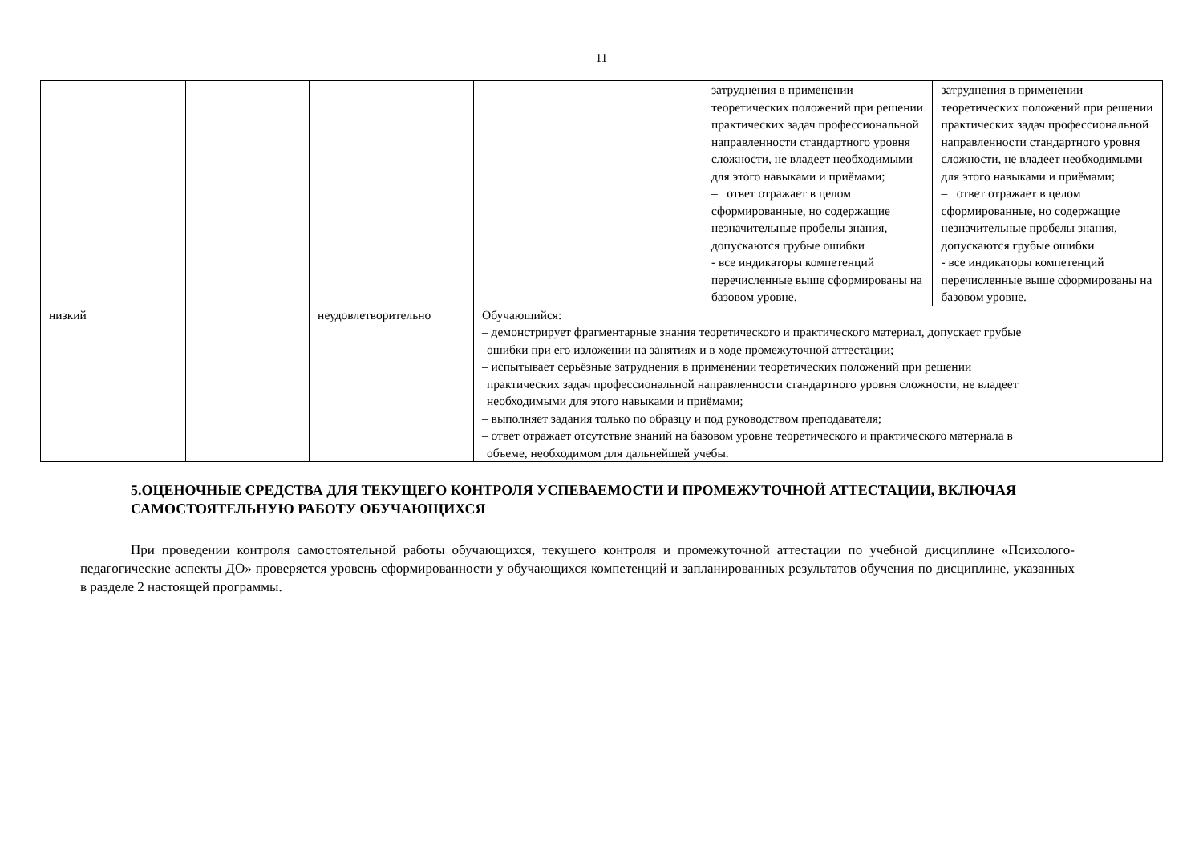11
| | | | | затруднения в применении теоретических положений при решении практических задач профессиональной направленности стандартного уровня сложности, не владеет необходимыми для этого навыками и приёмами; – ответ отражает в целом сформированные, но содержащие незначительные пробелы знания, допускаются грубые ошибки - все индикаторы компетенций перечисленные выше сформированы на базовом уровне. | затруднения в применении теоретических положений при решении практических задач профессиональной направленности стандартного уровня сложности, не владеет необходимыми для этого навыками и приёмами; – ответ отражает в целом сформированные, но содержащие незначительные пробелы знания, допускаются грубые ошибки - все индикаторы компетенций перечисленные выше сформированы на базовом уровне. |
| низкий | | неудовлетворительно | Обучающийся: – демонстрирует фрагментарные знания теоретического и практического материал, допускает грубые ошибки при его изложении на занятиях и в ходе промежуточной аттестации; – испытывает серьёзные затруднения в применении теоретических положений при решении практических задач профессиональной направленности стандартного уровня сложности, не владеет необходимыми для этого навыками и приёмами; – выполняет задания только по образцу и под руководством преподавателя; – ответ отражает отсутствие знаний на базовом уровне теоретического и практического материала в объеме, необходимом для дальнейшей учебы. | | |
5.ОЦЕНОЧНЫЕ СРЕДСТВА ДЛЯ ТЕКУЩЕГО КОНТРОЛЯ УСПЕВАЕМОСТИ И ПРОМЕЖУТОЧНОЙ АТТЕСТАЦИИ, ВКЛЮЧАЯ САМОСТОЯТЕЛЬНУЮ РАБОТУ ОБУЧАЮЩИХСЯ
При проведении контроля самостоятельной работы обучающихся, текущего контроля и промежуточной аттестации по учебной дисциплине «Психолого-педагогические аспекты ДО» проверяется уровень сформированности у обучающихся компетенций и запланированных результатов обучения по дисциплине, указанных в разделе 2 настоящей программы.